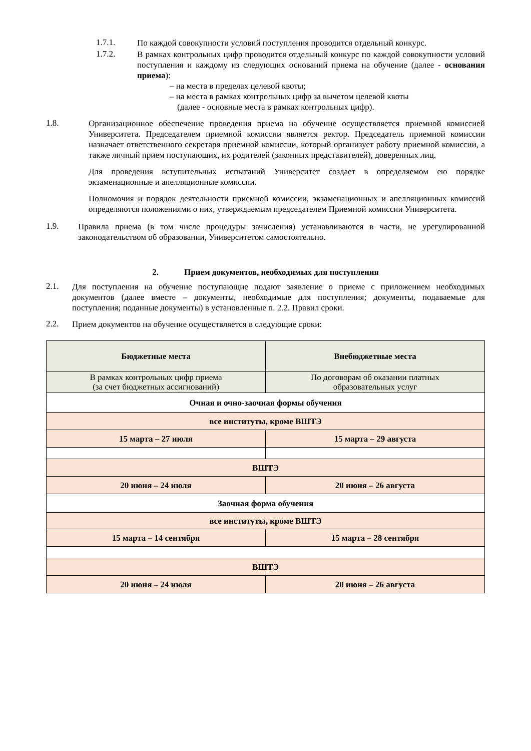1.7.1.
По каждой совокупности условий поступления проводится отдельный конкурс.
1.7.2.
В рамках контрольных цифр проводится отдельный конкурс по каждой совокупности условий поступления и каждому из следующих оснований приема на обучение (далее - основания приема):
– на места в пределах целевой квоты;
– на места в рамках контрольных цифр за вычетом целевой квоты
(далее - основные места в рамках контрольных цифр).
1.8.
Организационное обеспечение проведения приема на обучение осуществляется приемной комиссией Университета. Председателем приемной комиссии является ректор. Председатель приемной комиссии назначает ответственного секретаря приемной комиссии, который организует работу приемной комиссии, а также личный прием поступающих, их родителей (законных представителей), доверенных лиц.
Для проведения вступительных испытаний Университет создает в определяемом ею порядке экзаменационные и апелляционные комиссии.
Полномочия и порядок деятельности приемной комиссии, экзаменационных и апелляционных комиссий определяются положениями о них, утверждаемым председателем Приемной комиссии Университета.
1.9.
Правила приема (в том числе процедуры зачисления) устанавливаются в части, не урегулированной законодательством об образовании, Университетом самостоятельно.
2. Прием документов, необходимых для поступления
2.1.
Для поступления на обучение поступающие подают заявление о приеме с приложением необходимых документов (далее вместе – документы, необходимые для поступления; документы, подаваемые для поступления; поданные документы) в установленные п. 2.2. Правил сроки.
2.2.
Прием документов на обучение осуществляется в следующие сроки:
| Бюджетные места | Внебюджетные места |
| --- | --- |
| В рамках контрольных цифр приема (за счет бюджетных ассигнований) | По договорам об оказании платных образовательных услуг |
| Очная и очно-заочная формы обучения | |
| все институты, кроме ВШТЭ | |
| 15 марта – 27 июля | 15 марта – 29 августа |
| ВШТЭ | |
| 20 июня – 24 июля | 20 июня – 26 августа |
| Заочная форма обучения | |
| все институты, кроме ВШТЭ | |
| 15 марта – 14 сентября | 15 марта – 28 сентября |
| ВШТЭ | |
| 20 июня – 24 июля | 20 июня – 26 августа |